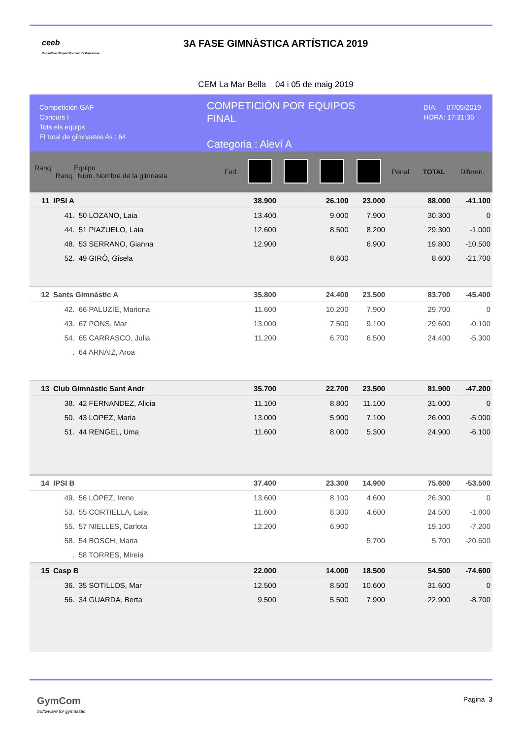ceeb
Consell de l'Esport Escolar de Barcelona
3A FASE GIMNÀSTICA ARTÍSTICA 2019
CEM La Mar Bella 04 i 05 de maig 2019
Competición GAF
Concurs I
Tots els equips
El total de gimnastes és : 64
COMPETICIÓN POR EQUIPOS
FINAL
Categoria : Aleví A
DÍA: 07/05/2019
HORA: 17:31:36
| Ranq. Equipo Ranq. Núm. Nombre de la gimnasta | | | Fed. | | | | | Penal. | TOTAL | Diferen. |
| --- | --- | --- | --- | --- | --- | --- | --- | --- | --- | --- |
| 11 | IPSI A | | | 38.900 | | 26.100 | 23.000 | | 88.000 | -41.100 |
| | 41. | 50 LOZANO, Laia | | 13.400 | | 9.000 | 7.900 | | 30.300 | 0 |
| | 44. | 51 PIAZUELO, Laia | | 12.600 | | 8.500 | 8.200 | | 29.300 | -1.000 |
| | 48. | 53 SERRANO, Gianna | | 12.900 | | | 6.900 | | 19.800 | -10.500 |
| | 52. | 49 GIRÒ, Gisela | | | | 8.600 | | | 8.600 | -21.700 |
| 12 | Sants Gimnàstic A | | | 35.800 | | 24.400 | 23.500 | | 83.700 | -45.400 |
| | 42. | 66 PALUZIE, Mariona | | 11.600 | | 10.200 | 7.900 | | 29.700 | 0 |
| | 43. | 67 PONS, Mar | | 13.000 | | 7.500 | 9.100 | | 29.600 | -0.100 |
| | 54. | 65 CARRASCO, Julia | | 11.200 | | 6.700 | 6.500 | | 24.400 | -5.300 |
| | . | 64 ARNAIZ, Aroa | | | | | | | | |
| 13 | Club Gimnàstic Sant Andr | | | 35.700 | | 22.700 | 23.500 | | 81.900 | -47.200 |
| | 38. | 42 FERNANDEZ, Alicia | | 11.100 | | 8.800 | 11.100 | | 31.000 | 0 |
| | 50. | 43 LOPEZ, Maria | | 13.000 | | 5.900 | 7.100 | | 26.000 | -5.000 |
| | 51. | 44 RENGEL, Uma | | 11.600 | | 8.000 | 5.300 | | 24.900 | -6.100 |
| 14 | IPSI B | | | 37.400 | | 23.300 | 14.900 | | 75.600 | -53.500 |
| | 49. | 56 LÓPEZ, Irene | | 13.600 | | 8.100 | 4.600 | | 26.300 | 0 |
| | 53. | 55 CORTIELLA, Laia | | 11.600 | | 8.300 | 4.600 | | 24.500 | -1.800 |
| | 55. | 57 NIELLES, Carlota | | 12.200 | | 6.900 | | | 19.100 | -7.200 |
| | 58. | 54 BOSCH, Maria | | | | | 5.700 | | 5.700 | -20.600 |
| | . | 58 TORRES, Mireia | | | | | | | | |
| 15 | Casp B | | | 22.000 | | 14.000 | 18.500 | | 54.500 | -74.600 |
| | 36. | 35 SOTILLOS, Mar | | 12.500 | | 8.500 | 10.600 | | 31.600 | 0 |
| | 56. | 34 GUARDA, Berta | | 9.500 | | 5.500 | 7.900 | | 22.900 | -8.700 |
GymCom
Softwware for gymnastic
Pagina 3